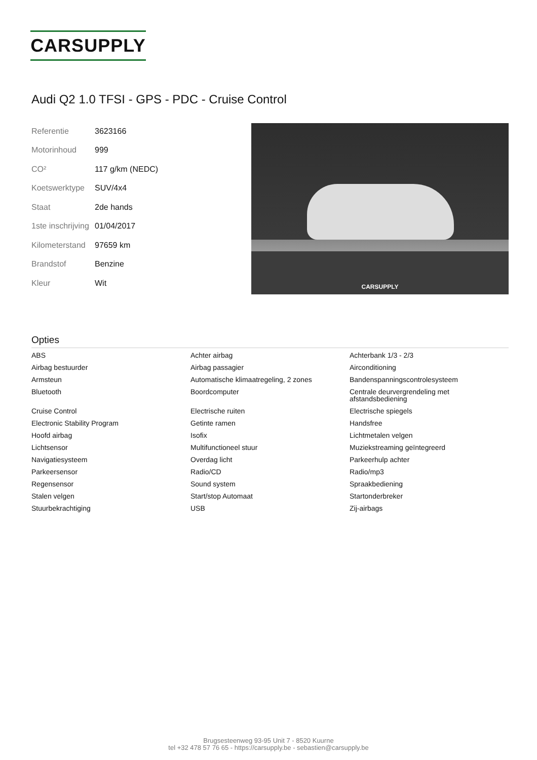CARSUPPLY
Audi Q2 1.0 TFSI - GPS - PDC - Cruise Control
| Referentie | 3623166 |
| Motorinhoud | 999 |
| CO² | 117 g/km (NEDC) |
| Koetswerktype | SUV/4x4 |
| Staat | 2de hands |
| 1ste inschrijving | 01/04/2017 |
| Kilometerstand | 97659 km |
| Brandstof | Benzine |
| Kleur | Wit |
CARSUPPLY
Opties
| ABS | Achter airbag | Achterbank 1/3 - 2/3 |
| Airbag bestuurder | Airbag passagier | Airconditioning |
| Armsteun | Automatische klimaatregeling, 2 zones | Bandenspanningscontrolesysteem |
| Bluetooth | Boordcomputer | Centrale deurvergrendeling met afstandsbediening |
| Cruise Control | Electrische ruiten | Electrische spiegels |
| Electronic Stability Program | Getinte ramen | Handsfree |
| Hoofd airbag | Isofix | Lichtmetalen velgen |
| Lichtsensor | Multifunctioneel stuur | Muziekstreaming geïntegreerd |
| Navigatiesysteem | Overdag licht | Parkeerhulp achter |
| Parkeersensor | Radio/CD | Radio/mp3 |
| Regensensor | Sound system | Spraakbediening |
| Stalen velgen | Start/stop Automaat | Startonderbreker |
| Stuurbekrachtiging | USB | Zij-airbags |
Brugsesteenweg 93-95 Unit 7 - 8520 Kuurne
tel +32 478 57 76 65 - https://carsupply.be - sebastien@carsupply.be